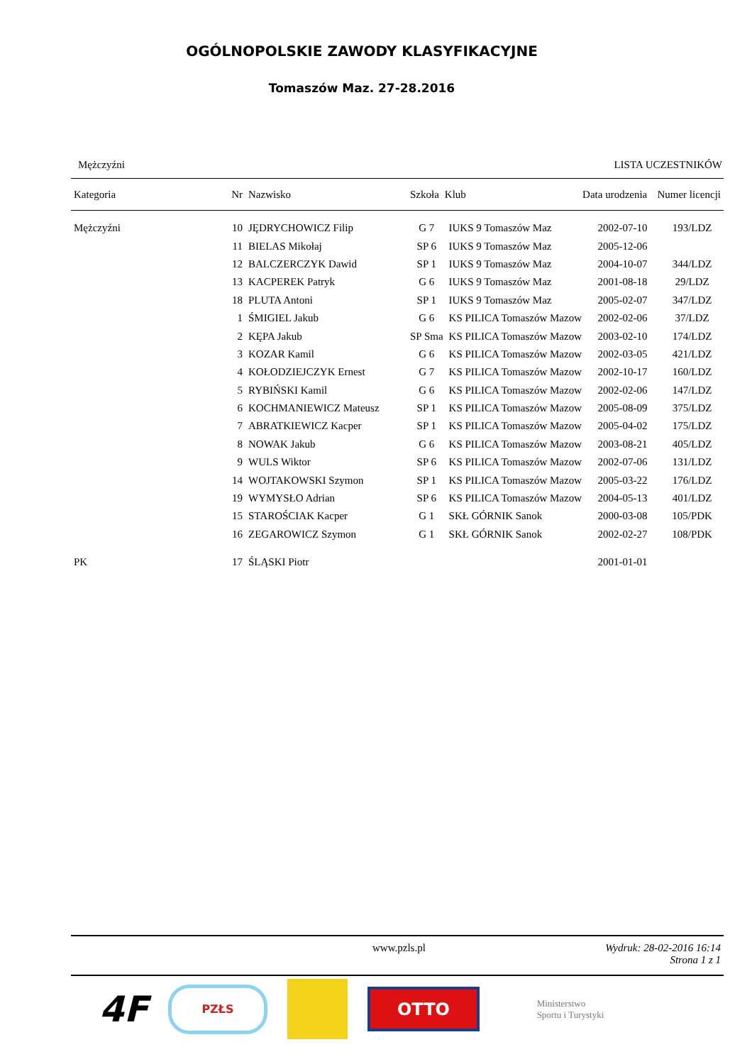OGÓLNOPOLSKIE ZAWODY KLASYFIKACYJNE
Tomaszów Maz. 27-28.2016
Mężczyźni LISTA UCZESTNIKÓW
| Kategoria | Nr | Nazwisko | Szkoła | Klub | Data urodzenia | Numer licencji |
| --- | --- | --- | --- | --- | --- | --- |
| Mężczyźni | 10 | JĘDRYCHOWICZ Filip | G 7 | IUKS 9 Tomaszów Maz | 2002-07-10 | 193/LDZ |
| | 11 | BIELAS Mikołaj | SP 6 | IUKS 9 Tomaszów Maz | 2005-12-06 | |
| | 12 | BALCZERCZYK Dawid | SP 1 | IUKS 9 Tomaszów Maz | 2004-10-07 | 344/LDZ |
| | 13 | KACPEREK Patryk | G 6 | IUKS 9 Tomaszów Maz | 2001-08-18 | 29/LDZ |
| | 18 | PLUTA Antoni | SP 1 | IUKS 9 Tomaszów Maz | 2005-02-07 | 347/LDZ |
| | 1 | ŚMIGIEL Jakub | G 6 | KS PILICA Tomaszów Mazow | 2002-02-06 | 37/LDZ |
| | 2 | KĘPA Jakub | SP Sma | KS PILICA Tomaszów Mazow | 2003-02-10 | 174/LDZ |
| | 3 | KOZAR Kamil | G 6 | KS PILICA Tomaszów Mazow | 2002-03-05 | 421/LDZ |
| | 4 | KOŁODZIEJCZYK Ernest | G 7 | KS PILICA Tomaszów Mazow | 2002-10-17 | 160/LDZ |
| | 5 | RYBIŃSKI Kamil | G 6 | KS PILICA Tomaszów Mazow | 2002-02-06 | 147/LDZ |
| | 6 | KOCHMANIEWICZ Mateusz | SP 1 | KS PILICA Tomaszów Mazow | 2005-08-09 | 375/LDZ |
| | 7 | ABRATKIEWICZ Kacper | SP 1 | KS PILICA Tomaszów Mazow | 2005-04-02 | 175/LDZ |
| | 8 | NOWAK Jakub | G 6 | KS PILICA Tomaszów Mazow | 2003-08-21 | 405/LDZ |
| | 9 | WULS Wiktor | SP 6 | KS PILICA Tomaszów Mazow | 2002-07-06 | 131/LDZ |
| | 14 | WOJTAKOWSKI Szymon | SP 1 | KS PILICA Tomaszów Mazow | 2005-03-22 | 176/LDZ |
| | 19 | WYMYSŁO Adrian | SP 6 | KS PILICA Tomaszów Mazow | 2004-05-13 | 401/LDZ |
| | 15 | STAROŚCIAK Kacper | G 1 | SKŁ GÓRNIK Sanok | 2000-03-08 | 105/PDK |
| | 16 | ZEGAROWICZ Szymon | G 1 | SKŁ GÓRNIK Sanok | 2002-02-27 | 108/PDK |
| PK | 17 | ŚLĄSKI Piotr | | | 2001-01-01 | |
www.pzls.pl Wydruk: 28-02-2016 16:14
Strona 1 z 1
4F
PZŁS
OTTO
Ministerstwo
Sportu i Turystyki